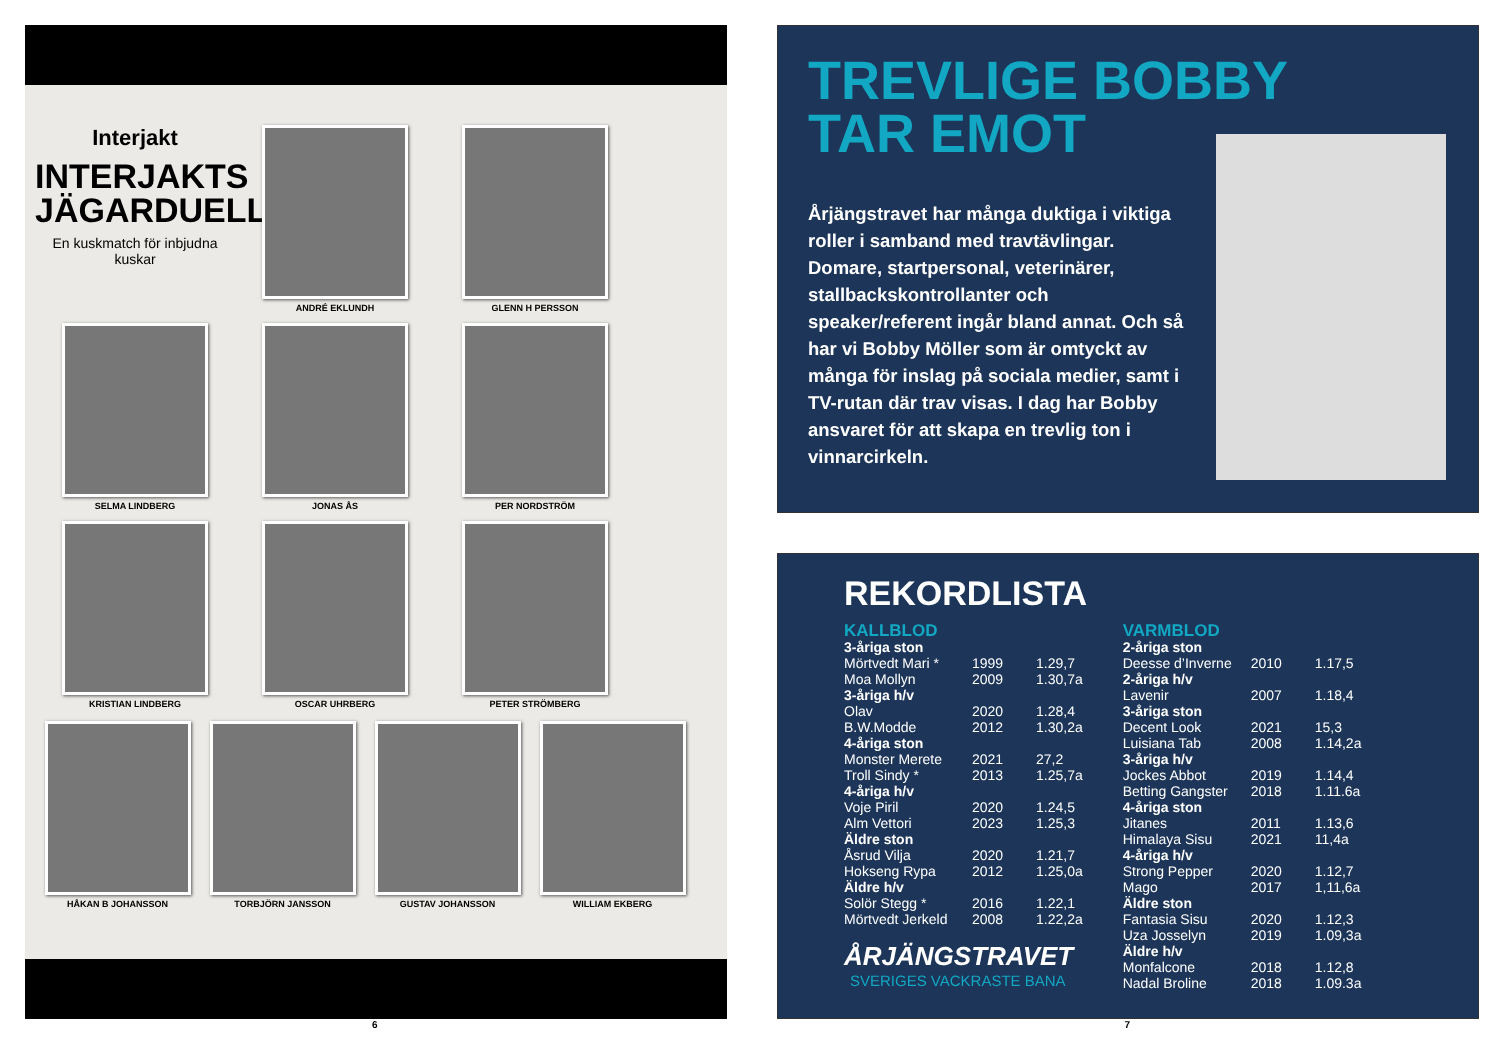Interjakt
INTERJAKTS
JÄGARDUELL
En kuskmatch för inbjudna kuskar
ANDRÉ EKLUNDH
GLENN H PERSSON
SELMA LINDBERG
JONAS ÅS
PER NORDSTRÖM
KRISTIAN LINDBERG
OSCAR UHRBERG
PETER STRÖMBERG
HÅKAN B JOHANSSON
TORBJÖRN JANSSON
GUSTAV JOHANSSON
WILLIAM EKBERG
TREVLIGE BOBBY
TAR EMOT
Årjängstravet har många duktiga i viktiga roller i samband med travtävlingar. Domare, startpersonal, veterinärer, stallbackskontrollanter och speaker/referent ingår bland annat. Och så har vi Bobby Möller som är omtyckt av många för inslag på sociala medier, samt i TV-rutan där trav visas. I dag har Bobby ansvaret för att skapa en trevlig ton i vinnarcirkeln.
REKORDLISTA
| KALLBLOD | | |
| 3-åriga ston | | |
| Mörtvedt Mari * | 1999 | 1.29,7 |
| Moa Mollyn | 2009 | 1.30,7a |
| 3-åriga h/v | | |
| Olav | 2020 | 1.28,4 |
| B.W.Modde | 2012 | 1.30,2a |
| 4-åriga ston | | |
| Monster Merete | 2021 | 27,2 |
| Troll Sindy * | 2013 | 1.25,7a |
| 4-åriga h/v | | |
| Voje Piril | 2020 | 1.24,5 |
| Alm Vettori | 2023 | 1.25,3 |
| Äldre ston | | |
| Åsrud Vilja | 2020 | 1.21,7 |
| Hokseng Rypa | 2012 | 1.25,0a |
| Äldre h/v | | |
| Solör Stegg * | 2016 | 1.22,1 |
| Mörtvedt Jerkeld | 2008 | 1.22,2a |
ÅRJÄNGSTRAVET
SVERIGES VACKRASTE BANA
| VARMBLOD | | |
| 2-åriga ston | | |
| Deesse d’Inverne | 2010 | 1.17,5 |
| 2-åriga h/v | | |
| Lavenir | 2007 | 1.18,4 |
| 3-åriga ston | | |
| Decent Look | 2021 | 15,3 |
| Luisiana Tab | 2008 | 1.14,2a |
| 3-åriga h/v | | |
| Jockes Abbot | 2019 | 1.14,4 |
| Betting Gangster | 2018 | 1.11.6a |
| 4-åriga ston | | |
| Jitanes | 2011 | 1.13,6 |
| Himalaya Sisu | 2021 | 11,4a |
| 4-åriga h/v | | |
| Strong Pepper | 2020 | 1.12,7 |
| Mago | 2017 | 1,11,6a |
| Äldre ston | | |
| Fantasia Sisu | 2020 | 1.12,3 |
| Uza Josselyn | 2019 | 1.09,3a |
| Äldre h/v | | |
| Monfalcone | 2018 | 1.12,8 |
| Nadal Broline | 2018 | 1.09.3a |
6 7